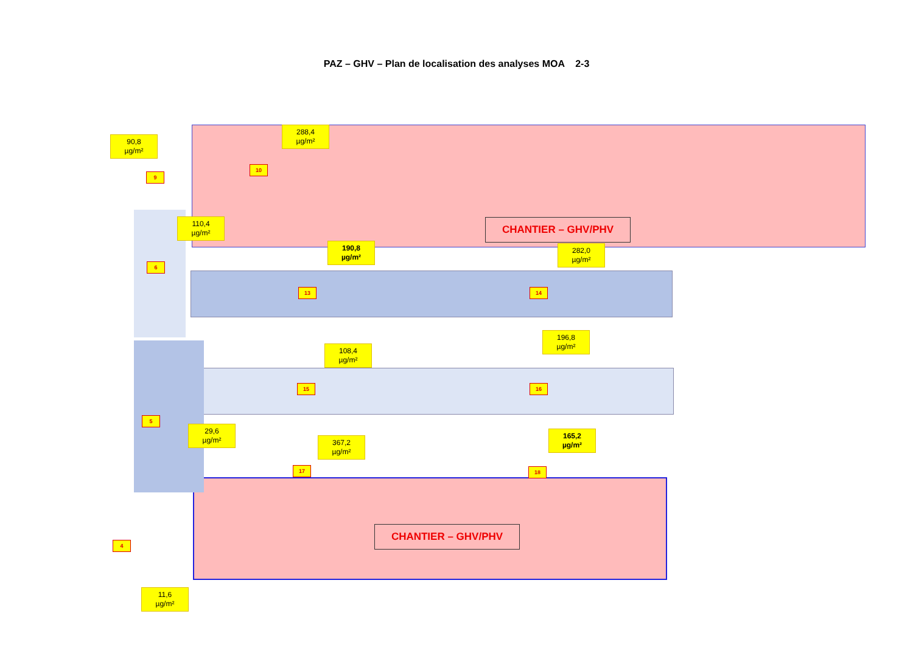PAZ – GHV – Plan de localisation des analyses MOA 2-3
90,8
µg/m²
9
288,4
µg/m²
10
110,4
µg/m²
6
190,8
µg/m²
13
282,0
µg/m²
14
CHANTIER – GHV/PHV
108,4
µg/m²
15
196,8
µg/m²
16
5
29,6
µg/m²
367,2
µg/m²
165,2
µg/m²
17 18
4
CHANTIER – GHV/PHV
11,6
µg/m²